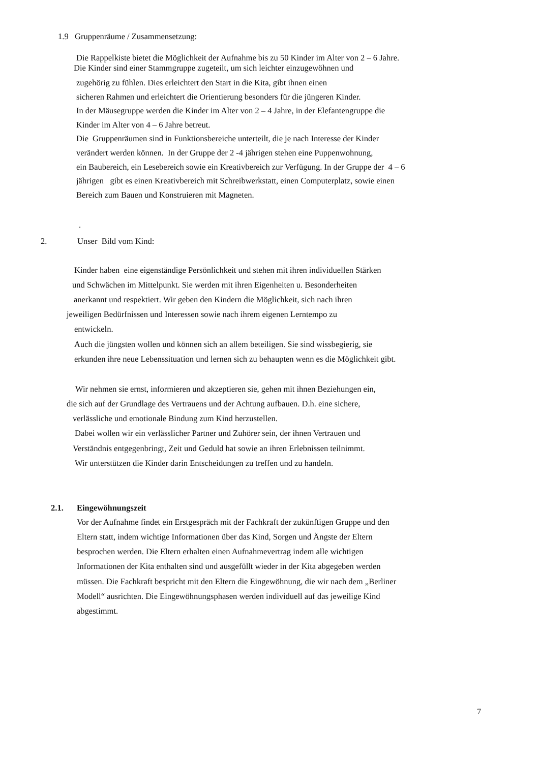1.9 Gruppenräume / Zusammensetzung:
Die Rappelkiste bietet die Möglichkeit der Aufnahme bis zu 50 Kinder im Alter von 2 – 6 Jahre.
Die Kinder sind einer Stammgruppe zugeteilt, um sich leichter einzugewöhnen und
zugehörig zu fühlen. Dies erleichtert den Start in die Kita, gibt ihnen einen
sicheren Rahmen und erleichtert die Orientierung besonders für die jüngeren Kinder.
In der Mäusegruppe werden die Kinder im Alter von 2 – 4 Jahre, in der Elefantengruppe die
Kinder im Alter von 4 – 6 Jahre betreut.
Die Gruppenräumen sind in Funktionsbereiche unterteilt, die je nach Interesse der Kinder
verändert werden können. In der Gruppe der 2 -4 jährigen stehen eine Puppenwohnung,
ein Baubereich, ein Lesebereich sowie ein Kreativbereich zur Verfügung. In der Gruppe der 4 – 6
jährigen gibt es einen Kreativbereich mit Schreibwerkstatt, einen Computerplatz, sowie einen
Bereich zum Bauen und Konstruieren mit Magneten.
.
2. Unser Bild vom Kind:
Kinder haben eine eigenständige Persönlichkeit und stehen mit ihren individuellen Stärken
und Schwächen im Mittelpunkt. Sie werden mit ihren Eigenheiten u. Besonderheiten
anerkannt und respektiert. Wir geben den Kindern die Möglichkeit, sich nach ihren
jeweiligen Bedürfnissen und Interessen sowie nach ihrem eigenen Lerntempo zu
entwickeln.
Auch die jüngsten wollen und können sich an allem beteiligen. Sie sind wissbegierig, sie
erkunden ihre neue Lebenssituation und lernen sich zu behaupten wenn es die Möglichkeit gibt.
Wir nehmen sie ernst, informieren und akzeptieren sie, gehen mit ihnen Beziehungen ein,
die sich auf der Grundlage des Vertrauens und der Achtung aufbauen. D.h. eine sichere,
verlässliche und emotionale Bindung zum Kind herzustellen.
Dabei wollen wir ein verlässlicher Partner und Zuhörer sein, der ihnen Vertrauen und
Verständnis entgegenbringt, Zeit und Geduld hat sowie an ihren Erlebnissen teilnimmt.
Wir unterstützen die Kinder darin Entscheidungen zu treffen und zu handeln.
2.1. Eingewöhnungszeit
Vor der Aufnahme findet ein Erstgespräch mit der Fachkraft der zukünftigen Gruppe und den
Eltern statt, indem wichtige Informationen über das Kind, Sorgen und Ängste der Eltern
besprochen werden. Die Eltern erhalten einen Aufnahmevertrag indem alle wichtigen
Informationen der Kita enthalten sind und ausgefüllt wieder in der Kita abgegeben werden
müssen. Die Fachkraft bespricht mit den Eltern die Eingewöhnung, die wir nach dem „Berliner
Modell“ ausrichten. Die Eingewöhnungsphasen werden individuell auf das jeweilige Kind
abgestimmt.
7